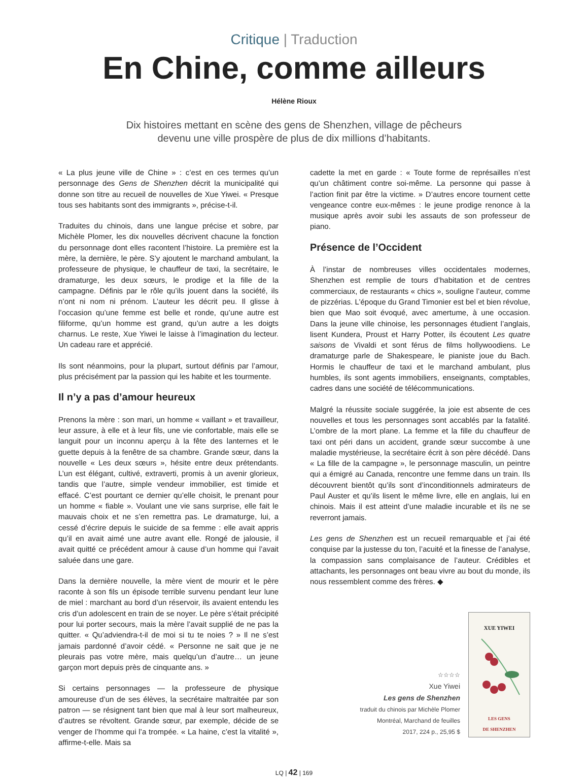Critique | Traduction
En Chine, comme ailleurs
Hélène Rioux
Dix histoires mettant en scène des gens de Shenzhen, village de pêcheurs devenu une ville prospère de plus de dix millions d’habitants.
« La plus jeune ville de Chine » : c’est en ces termes qu’un personnage des Gens de Shenzhen décrit la municipalité qui donne son titre au recueil de nouvelles de Xue Yiwei. « Presque tous ses habitants sont des immigrants », précise-t-il.
Traduites du chinois, dans une langue précise et sobre, par Michèle Plomer, les dix nouvelles décrivent chacune la fonction du personnage dont elles racontent l’histoire. La première est la mère, la dernière, le père. S’y ajoutent le marchand ambulant, la professeure de physique, le chauffeur de taxi, la secrétaire, le dramaturge, les deux sœurs, le prodige et la fille de la campagne. Définis par le rôle qu’ils jouent dans la société, ils n’ont ni nom ni prénom. L’auteur les décrit peu. Il glisse à l’occasion qu’une femme est belle et ronde, qu’une autre est filiforme, qu’un homme est grand, qu’un autre a les doigts charnus. Le reste, Xue Yiwei le laisse à l’imagination du lecteur. Un cadeau rare et apprécié.
Ils sont néanmoins, pour la plupart, surtout définis par l’amour, plus précisément par la passion qui les habite et les tourmente.
Il n’y a pas d’amour heureux
Prenons la mère : son mari, un homme « vaillant » et travailleur, leur assure, à elle et à leur fils, une vie confortable, mais elle se languit pour un inconnu aperçu à la fête des lanternes et le guette depuis à la fenêtre de sa chambre. Grande sœur, dans la nouvelle « Les deux sœurs », hésite entre deux prétendants. L’un est élégant, cultivé, extraverti, promis à un avenir glorieux, tandis que l’autre, simple vendeur immobilier, est timide et effacé. C’est pourtant ce dernier qu’elle choisit, le prenant pour un homme « fiable ». Voulant une vie sans surprise, elle fait le mauvais choix et ne s’en remettra pas. Le dramaturge, lui, a cessé d’écrire depuis le suicide de sa femme : elle avait appris qu’il en avait aimé une autre avant elle. Rongé de jalousie, il avait quitté ce précédent amour à cause d’un homme qui l’avait saluée dans une gare.
Dans la dernière nouvelle, la mère vient de mourir et le père raconte à son fils un épisode terrible survenu pendant leur lune de miel : marchant au bord d’un réservoir, ils avaient entendu les cris d’un adolescent en train de se noyer. Le père s’était précipité pour lui porter secours, mais la mère l’avait supplié de ne pas la quitter. « Qu’adviendra-t-il de moi si tu te noies ? » Il ne s’est jamais pardonné d’avoir cédé. « Personne ne sait que je ne pleurais pas votre mère, mais quelqu’un d’autre… un jeune garçon mort depuis près de cinquante ans. »
Si certains personnages — la professeure de physique amoureuse d’un de ses élèves, la secrétaire maltraitée par son patron — se résignent tant bien que mal à leur sort malheureux, d’autres se révoltent. Grande sœur, par exemple, décide de se venger de l’homme qui l’a trompée. « La haine, c’est la vitalité », affirme-t-elle. Mais sa
cadette la met en garde : « Toute forme de représailles n’est qu’un châtiment contre soi-même. La personne qui passe à l’action finit par être la victime. » D’autres encore tournent cette vengeance contre eux-mêmes : le jeune prodige renonce à la musique après avoir subi les assauts de son professeur de piano.
Présence de l’Occident
À l’instar de nombreuses villes occidentales modernes, Shenzhen est remplie de tours d’habitation et de centres commerciaux, de restaurants « chics », souligne l’auteur, comme de pizzérias. L’époque du Grand Timonier est bel et bien révolue, bien que Mao soit évoqué, avec amertume, à une occasion. Dans la jeune ville chinoise, les personnages étudient l’anglais, lisent Kundera, Proust et Harry Potter, ils écoutent Les quatre saisons de Vivaldi et sont férus de films hollywoodiens. Le dramaturge parle de Shakespeare, le pianiste joue du Bach. Hormis le chauffeur de taxi et le marchand ambulant, plus humbles, ils sont agents immobiliers, enseignants, comptables, cadres dans une société de télécommunications.
Malgré la réussite sociale suggérée, la joie est absente de ces nouvelles et tous les personnages sont accablés par la fatalité. L’ombre de la mort plane. La femme et la fille du chauffeur de taxi ont péri dans un accident, grande sœur succombe à une maladie mystérieuse, la secrétaire écrit à son père décédé. Dans « La fille de la campagne », le personnage masculin, un peintre qui a émigré au Canada, rencontre une femme dans un train. Ils découvrent bientôt qu’ils sont d’inconditionnels admirateurs de Paul Auster et qu’ils lisent le même livre, elle en anglais, lui en chinois. Mais il est atteint d’une maladie incurable et ils ne se reverront jamais.
Les gens de Shenzhen est un recueil remarquable et j’ai été conquise par la justesse du ton, l’acuité et la finesse de l’analyse, la compassion sans complaisance de l’auteur. Crédibles et attachants, les personnages ont beau vivre au bout du monde, ils nous ressemblent comme des frères. ◆
☆☆☆☆
Xue Yiwei
Les gens de Shenzhen
traduit du chinois par Michèle Plomer
Montréal, Marchand de feuilles
2017, 224 p., 25,95 $
XUE YIWEI
LES GENS
DE SHENZHEN
LQ | 42 | 169